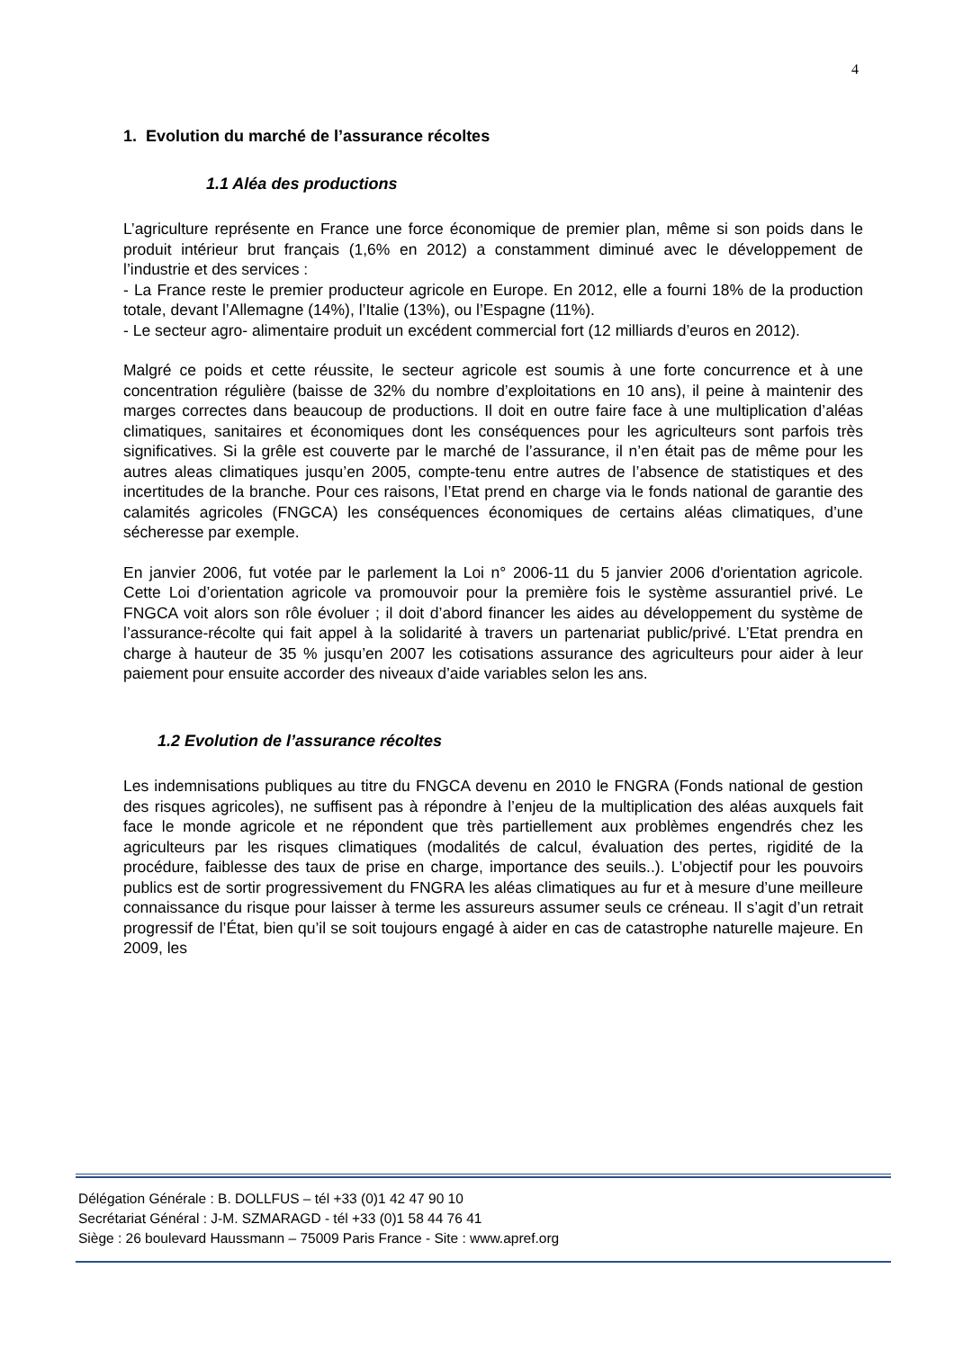4
1. Evolution du marché de l’assurance récoltes
1.1 Aléa des productions
L’agriculture représente en France une force économique de premier plan, même si son poids dans le produit intérieur brut français (1,6% en 2012) a constamment diminué avec le développement de l’industrie et des services :
- La France reste le premier producteur agricole en Europe. En 2012, elle a fourni 18% de la production totale, devant l’Allemagne (14%), l’Italie (13%), ou l’Espagne (11%).
- Le secteur agro- alimentaire produit un excédent commercial fort (12 milliards d’euros en 2012).
Malgré ce poids et cette réussite, le secteur agricole est soumis à une forte concurrence et à une concentration régulière (baisse de 32% du nombre d’exploitations en 10 ans), il peine à maintenir des marges correctes dans beaucoup de productions. Il doit en outre faire face à une multiplication d’aléas climatiques, sanitaires et économiques dont les conséquences pour les agriculteurs sont parfois très significatives. Si la grêle est couverte par le marché de l’assurance, il n’en était pas de même pour les autres aleas climatiques jusqu’en 2005, compte-tenu entre autres de l’absence de statistiques et des incertitudes de la branche. Pour ces raisons, l’Etat prend en charge via le fonds national de garantie des calamités agricoles (FNGCA) les conséquences économiques de certains aléas climatiques, d’une sécheresse par exemple.
En janvier 2006, fut votée par le parlement la Loi n° 2006-11 du 5 janvier 2006 d'orientation agricole. Cette Loi d’orientation agricole va promouvoir pour la première fois le système assurantiel privé. Le FNGCA voit alors son rôle évoluer ; il doit d’abord financer les aides au développement du système de l’assurance-récolte qui fait appel à la solidarité à travers un partenariat public/privé. L’Etat prendra en charge à hauteur de 35 % jusqu’en 2007 les cotisations assurance des agriculteurs pour aider à leur paiement pour ensuite accorder des niveaux d’aide variables selon les ans.
1.2 Evolution de l’assurance récoltes
Les indemnisations publiques au titre du FNGCA devenu en 2010 le FNGRA (Fonds national de gestion des risques agricoles), ne suffisent pas à répondre à l’enjeu de la multiplication des aléas auxquels fait face le monde agricole et ne répondent que très partiellement aux problèmes engendrés chez les agriculteurs par les risques climatiques (modalités de calcul, évaluation des pertes, rigidité de la procédure, faiblesse des taux de prise en charge, importance des seuils..). L’objectif pour les pouvoirs publics est de sortir progressivement du FNGRA les aléas climatiques au fur et à mesure d’une meilleure connaissance du risque pour laisser à terme les assureurs assumer seuls ce créneau. Il s’agit d’un retrait progressif de l’État, bien qu’il se soit toujours engagé à aider en cas de catastrophe naturelle majeure. En 2009, les
Délégation Générale : B. DOLLFUS – tél +33 (0)1 42 47 90 10
Secrétariat Général : J-M. SZMARAGD - tél +33 (0)1 58 44 76 41
Siège : 26 boulevard Haussmann – 75009 Paris France - Site : www.apref.org